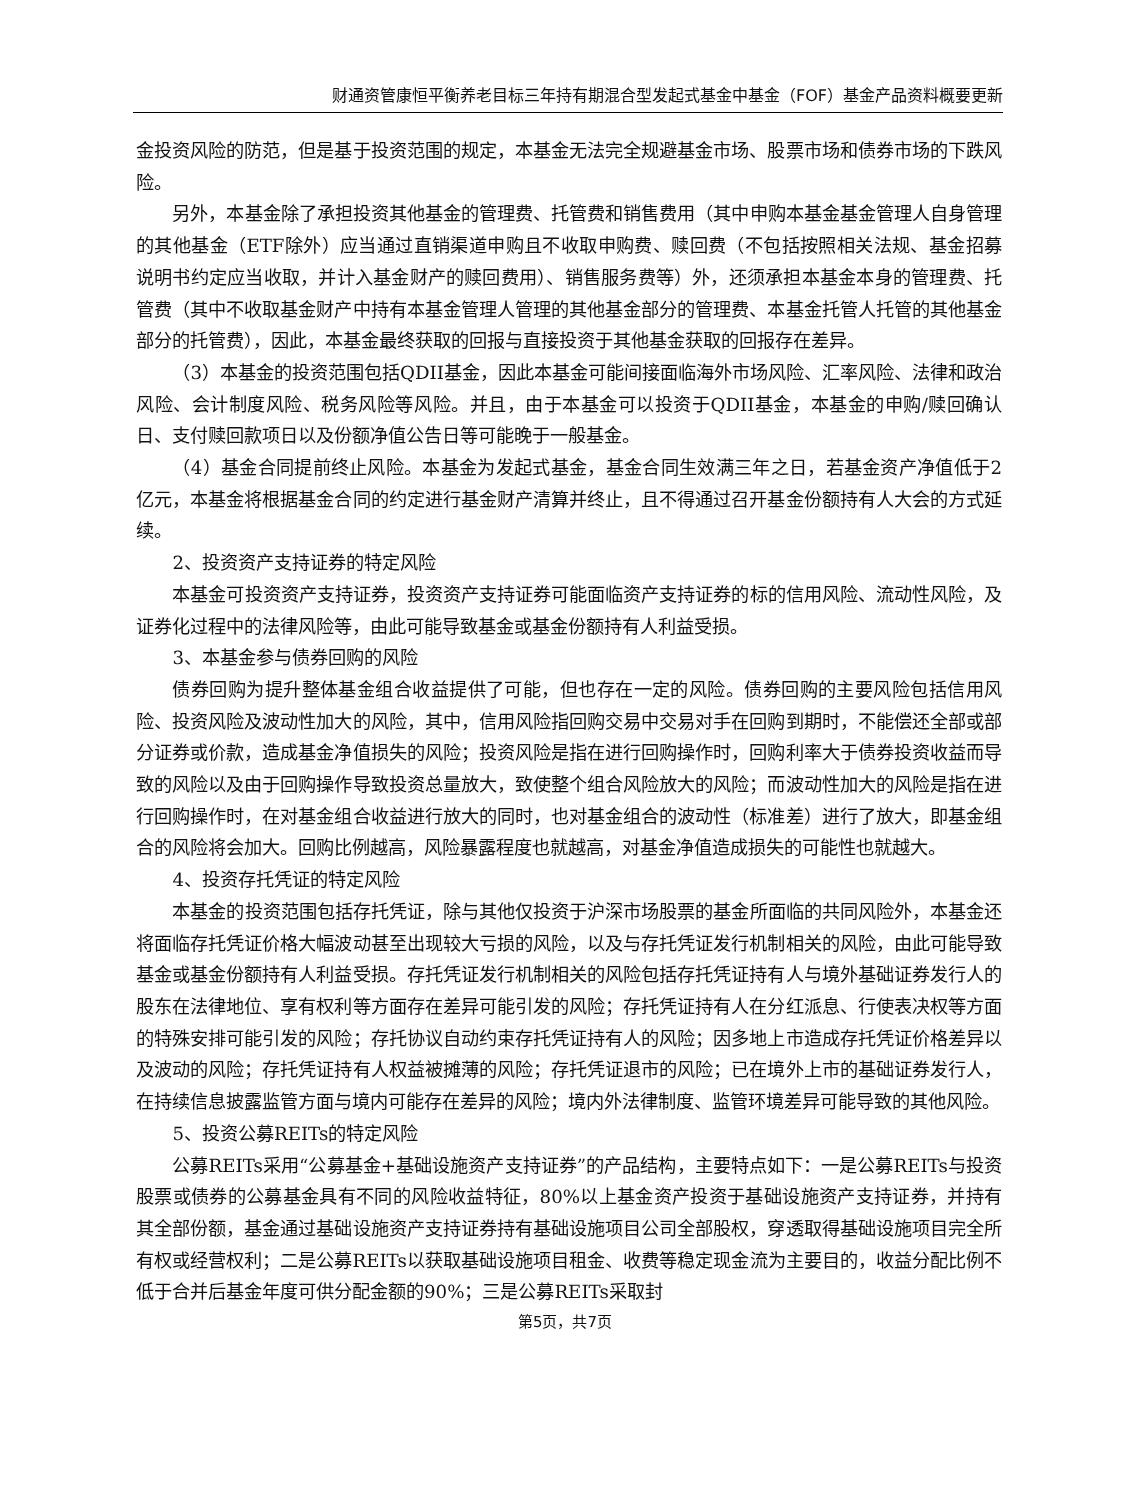财通资管康恒平衡养老目标三年持有期混合型发起式基金中基金（FOF）基金产品资料概要更新
金投资风险的防范，但是基于投资范围的规定，本基金无法完全规避基金市场、股票市场和债券市场的下跌风险。
另外，本基金除了承担投资其他基金的管理费、托管费和销售费用（其中申购本基金基金管理人自身管理的其他基金（ETF除外）应当通过直销渠道申购且不收取申购费、赎回费（不包括按照相关法规、基金招募说明书约定应当收取，并计入基金财产的赎回费用）、销售服务费等）外，还须承担本基金本身的管理费、托管费（其中不收取基金财产中持有本基金管理人管理的其他基金部分的管理费、本基金托管人托管的其他基金部分的托管费），因此，本基金最终获取的回报与直接投资于其他基金获取的回报存在差异。
（3）本基金的投资范围包括QDII基金，因此本基金可能间接面临海外市场风险、汇率风险、法律和政治风险、会计制度风险、税务风险等风险。并且，由于本基金可以投资于QDII基金，本基金的申购/赎回确认日、支付赎回款项日以及份额净值公告日等可能晚于一般基金。
（4）基金合同提前终止风险。本基金为发起式基金，基金合同生效满三年之日，若基金资产净值低于2亿元，本基金将根据基金合同的约定进行基金财产清算并终止，且不得通过召开基金份额持有人大会的方式延续。
2、投资资产支持证券的特定风险
本基金可投资资产支持证券，投资资产支持证券可能面临资产支持证券的标的信用风险、流动性风险，及证券化过程中的法律风险等，由此可能导致基金或基金份额持有人利益受损。
3、本基金参与债券回购的风险
债券回购为提升整体基金组合收益提供了可能，但也存在一定的风险。债券回购的主要风险包括信用风险、投资风险及波动性加大的风险，其中，信用风险指回购交易中交易对手在回购到期时，不能偿还全部或部分证券或价款，造成基金净值损失的风险；投资风险是指在进行回购操作时，回购利率大于债券投资收益而导致的风险以及由于回购操作导致投资总量放大，致使整个组合风险放大的风险；而波动性加大的风险是指在进行回购操作时，在对基金组合收益进行放大的同时，也对基金组合的波动性（标准差）进行了放大，即基金组合的风险将会加大。回购比例越高，风险暴露程度也就越高，对基金净值造成损失的可能性也就越大。
4、投资存托凭证的特定风险
本基金的投资范围包括存托凭证，除与其他仅投资于沪深市场股票的基金所面临的共同风险外，本基金还将面临存托凭证价格大幅波动甚至出现较大亏损的风险，以及与存托凭证发行机制相关的风险，由此可能导致基金或基金份额持有人利益受损。存托凭证发行机制相关的风险包括存托凭证持有人与境外基础证券发行人的股东在法律地位、享有权利等方面存在差异可能引发的风险；存托凭证持有人在分红派息、行使表决权等方面的特殊安排可能引发的风险；存托协议自动约束存托凭证持有人的风险；因多地上市造成存托凭证价格差异以及波动的风险；存托凭证持有人权益被摊薄的风险；存托凭证退市的风险；已在境外上市的基础证券发行人，在持续信息披露监管方面与境内可能存在差异的风险；境内外法律制度、监管环境差异可能导致的其他风险。
5、投资公募REITs的特定风险
公募REITs采用“公募基金+基础设施资产支持证券”的产品结构，主要特点如下：一是公募REITs与投资股票或债券的公募基金具有不同的风险收益特征，80%以上基金资产投资于基础设施资产支持证券，并持有其全部份额，基金通过基础设施资产支持证券持有基础设施项目公司全部股权，穿透取得基础设施项目完全所有权或经营权利；二是公募REITs以获取基础设施项目租金、收费等稳定现金流为主要目的，收益分配比例不低于合并后基金年度可供分配金额的90%；三是公募REITs采取封
第5页，共7页